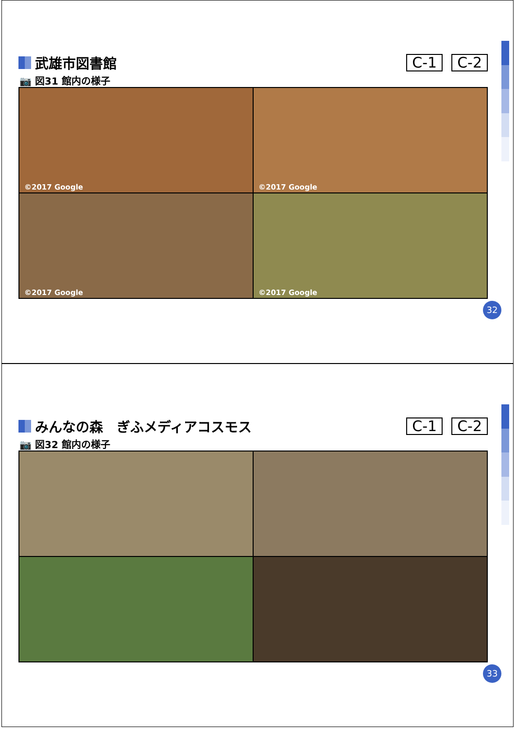武雄市図書館
C-1 C-2
📷 図31 館内の様子
©2017 Google
©2017 Google
©2017 Google
©2017 Google
32
みんなの森　ぎふメディアコスモス
C-1 C-2
📷 図32 館内の様子
33